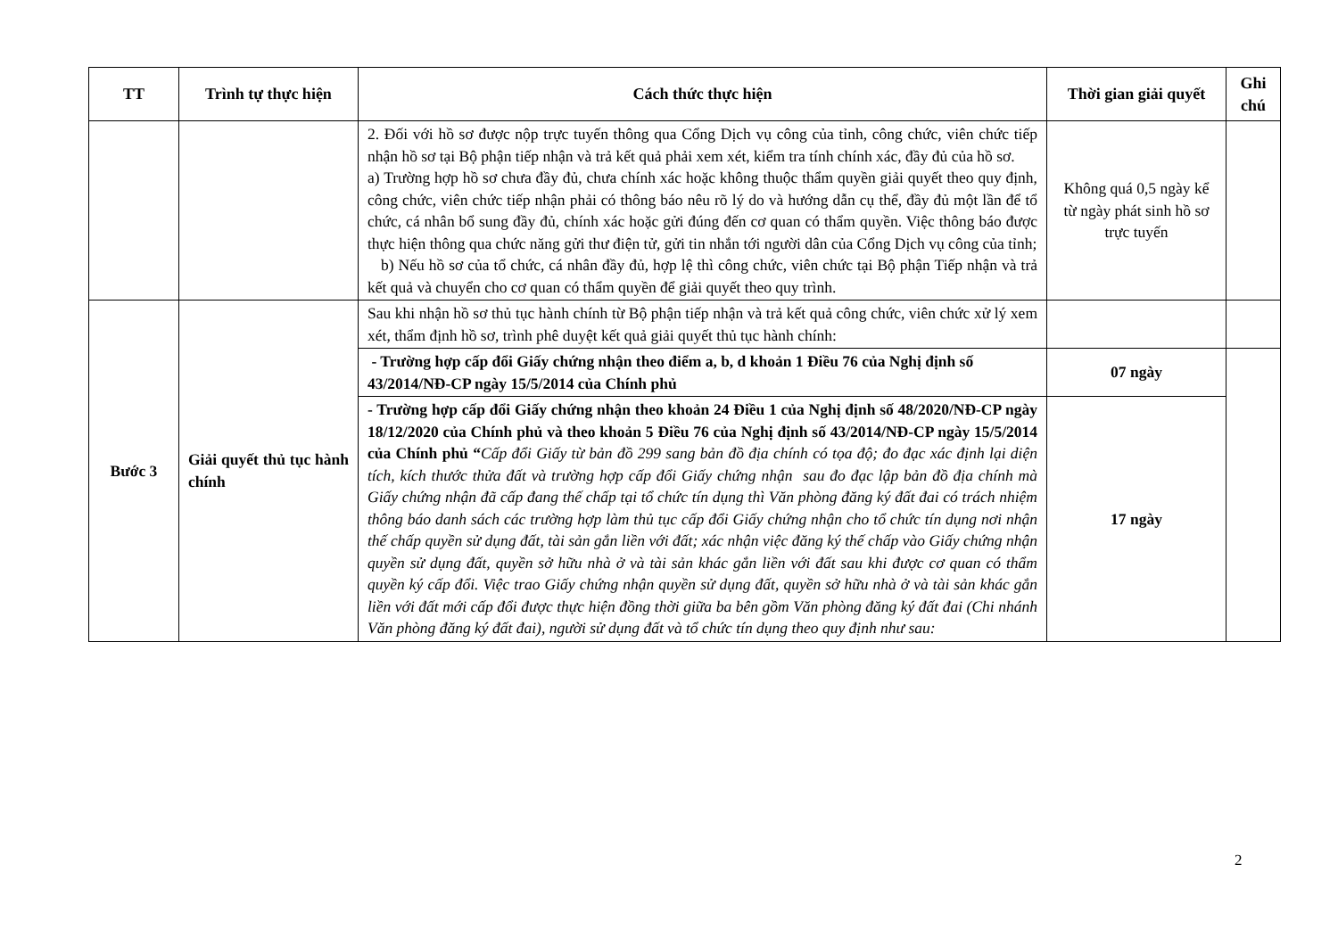| TT | Trình tự thực hiện | Cách thức thực hiện | Thời gian giải quyết | Ghi chú |
| --- | --- | --- | --- | --- |
| | | 2. Đối với hồ sơ được nộp trực tuyến thông qua Cổng Dịch vụ công của tỉnh, công chức, viên chức tiếp nhận hồ sơ tại Bộ phận tiếp nhận và trả kết quả phải xem xét, kiểm tra tính chính xác, đầy đủ của hồ sơ. a) Trường hợp hồ sơ chưa đầy đủ, chưa chính xác hoặc không thuộc thẩm quyền giải quyết theo quy định, công chức, viên chức tiếp nhận phải có thông báo nêu rõ lý do và hướng dẫn cụ thể, đầy đủ một lần để tổ chức, cá nhân bổ sung đầy đủ, chính xác hoặc gửi đúng đến cơ quan có thẩm quyền. Việc thông báo được thực hiện thông qua chức năng gửi thư điện tử, gửi tin nhắn tới người dân của Cổng Dịch vụ công của tỉnh; b) Nếu hồ sơ của tổ chức, cá nhân đầy đủ, hợp lệ thì công chức, viên chức tại Bộ phận Tiếp nhận và trả kết quả và chuyển cho cơ quan có thẩm quyền để giải quyết theo quy trình. | Không quá 0,5 ngày kể từ ngày phát sinh hồ sơ trực tuyến | |
| Bước 3 | Giải quyết thủ tục hành chính | Sau khi nhận hồ sơ thủ tục hành chính từ Bộ phận tiếp nhận và trả kết quả công chức, viên chức xử lý xem xét, thẩm định hồ sơ, trình phê duyệt kết quả giải quyết thủ tục hành chính: | | |
| | | - Trường hợp cấp đổi Giấy chứng nhận theo điểm a, b, d khoản 1 Điều 76 của Nghị định số 43/2014/NĐ-CP ngày 15/5/2014 của Chính phủ | 07 ngày | |
| | | - Trường hợp cấp đổi Giấy chứng nhận theo khoản 24 Điều 1 của Nghị định số 48/2020/NĐ-CP ngày 18/12/2020 của Chính phủ và theo khoản 5 Điều 76 của Nghị định số 43/2014/NĐ-CP ngày 15/5/2014 của Chính phủ “ Cấp đổi Giấy từ bản đồ 299 sang bản đồ địa chính có tọa độ; đo đạc xác định lại diện tích, kích thước thửa đất và trường hợp cấp đổi Giấy chứng nhận sau đo đạc lập bản đồ địa chính mà Giấy chứng nhận đã cấp đang thế chấp tại tổ chức tín dụng thì Văn phòng đăng ký đất đai có trách nhiệm thông báo danh sách các trường hợp làm thủ tục cấp đổi Giấy chứng nhận cho tổ chức tín dụng nơi nhận thế chấp quyền sử dụng đất, tài sản gắn liền với đất; xác nhận việc đăng ký thế chấp vào Giấy chứng nhận quyền sử dụng đất, quyền sở hữu nhà ở và tài sản khác gắn liền với đất sau khi được cơ quan có thẩm quyền ký cấp đổi. Việc trao Giấy chứng nhận quyền sử dụng đất, quyền sở hữu nhà ở và tài sản khác gắn liền với đất mới cấp đổi được thực hiện đồng thời giữa ba bên gồm Văn phòng đăng ký đất đai (Chi nhánh Văn phòng đăng ký đất đai), người sử dụng đất và tổ chức tín dụng theo quy định như sau: | 17 ngày | |
2